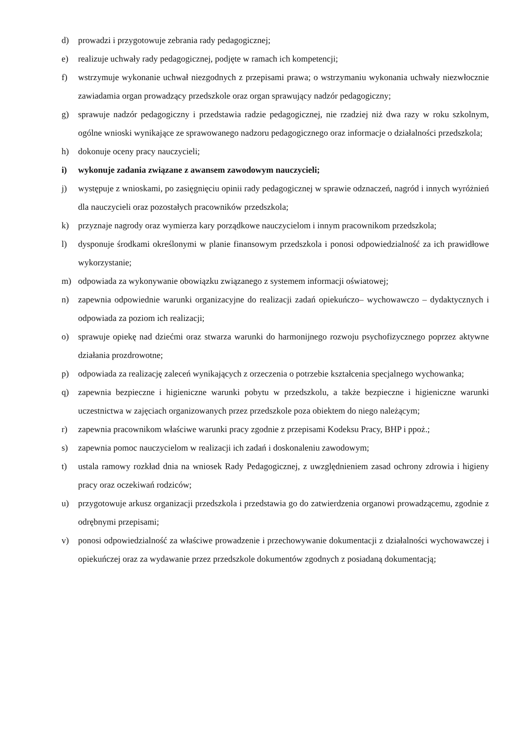d) prowadzi i przygotowuje zebrania rady pedagogicznej;
e) realizuje uchwały rady pedagogicznej, podjęte w ramach ich kompetencji;
f) wstrzymuje wykonanie uchwał niezgodnych z przepisami prawa; o wstrzymaniu wykonania uchwały niezwłocznie zawiadamia organ prowadzący przedszkole oraz organ sprawujący nadzór pedagogiczny;
g) sprawuje nadzór pedagogiczny i przedstawia radzie pedagogicznej, nie rzadziej niż dwa razy w roku szkolnym, ogólne wnioski wynikające ze sprawowanego nadzoru pedagogicznego oraz informacje o działalności przedszkola;
h) dokonuje oceny pracy nauczycieli;
i) wykonuje zadania związane z awansem zawodowym nauczycieli;
j) występuje z wnioskami, po zasięgnięciu opinii rady pedagogicznej w sprawie odznaczeń, nagród i innych wyróżnień dla nauczycieli oraz pozostałych pracowników przedszkola;
k) przyznaje nagrody oraz wymierza kary porządkowe nauczycielom i innym pracownikom przedszkola;
l) dysponuje środkami określonymi w planie finansowym przedszkola i ponosi odpowiedzialność za ich prawidłowe wykorzystanie;
m) odpowiada za wykonywanie obowiązku związanego z systemem informacji oświatowej;
n) zapewnia odpowiednie warunki organizacyjne do realizacji zadań opiekuńczo– wychowawczo – dydaktycznych i odpowiada za poziom ich realizacji;
o) sprawuje opiekę nad dziećmi oraz stwarza warunki do harmonijnego rozwoju psychofizycznego poprzez aktywne działania prozdrowotne;
p) odpowiada za realizację zaleceń wynikających z orzeczenia o potrzebie kształcenia specjalnego wychowanka;
q) zapewnia bezpieczne i higieniczne warunki pobytu w przedszkolu, a także bezpieczne i higieniczne warunki uczestnictwa w zajęciach organizowanych przez przedszkole poza obiektem do niego należącym;
r) zapewnia pracownikom właściwe warunki pracy zgodnie z przepisami Kodeksu Pracy, BHP i ppoż.;
s) zapewnia pomoc nauczycielom w realizacji ich zadań i doskonaleniu zawodowym;
t) ustala ramowy rozkład dnia na wniosek Rady Pedagogicznej, z uwzględnieniem zasad ochrony zdrowia i higieny pracy oraz oczekiwań rodziców;
u) przygotowuje arkusz organizacji przedszkola i przedstawia go do zatwierdzenia organowi prowadzącemu, zgodnie z odrębnymi przepisami;
v) ponosi odpowiedzialność za właściwe prowadzenie i przechowywanie dokumentacji z działalności wychowawczej i opiekuńczej oraz za wydawanie przez przedszkole dokumentów zgodnych z posiadaną dokumentacją;